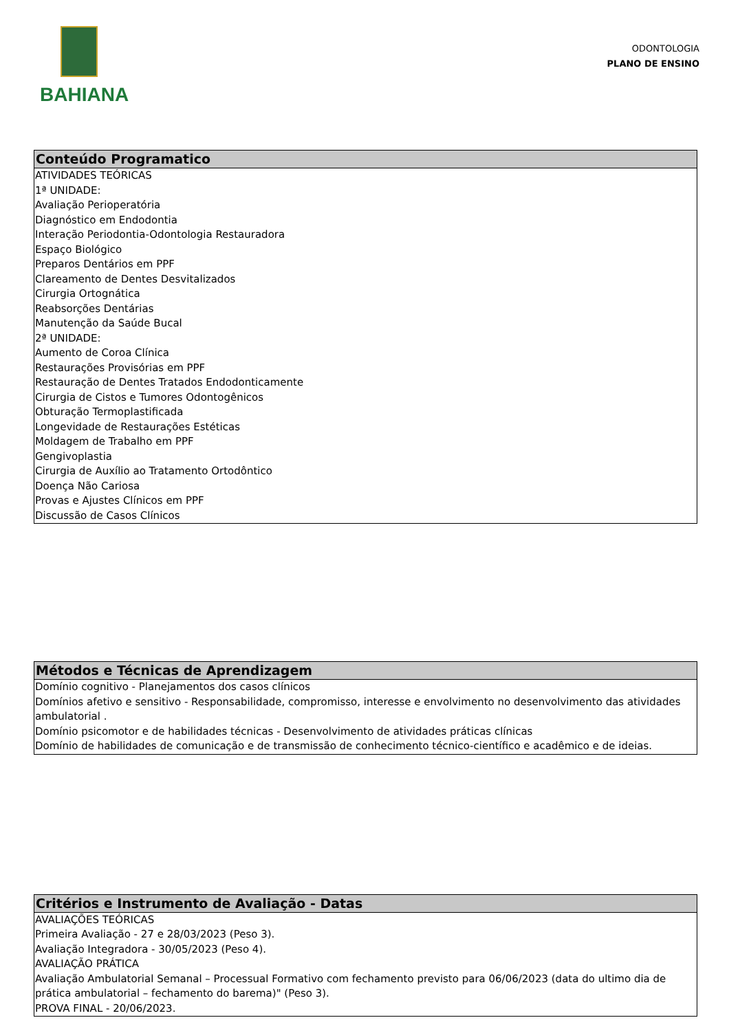BAHIANA
ODONTOLOGIA
PLANO DE ENSINO
Conteúdo Programatico
ATIVIDADES TEÓRICAS
1ª UNIDADE:
Avaliação Perioperatória
Diagnóstico em Endodontia
Interação Periodontia-Odontologia Restauradora
Espaço Biológico
Preparos Dentários em PPF
Clareamento de Dentes Desvitalizados
Cirurgia Ortognática
Reabsorções Dentárias
Manutenção da Saúde Bucal
2ª UNIDADE:
Aumento de Coroa Clínica
Restaurações Provisórias em PPF
Restauração de Dentes Tratados Endodonticamente
Cirurgia de Cistos e Tumores Odontogênicos
Obturação Termoplastificada
Longevidade de Restaurações Estéticas
Moldagem de Trabalho em PPF
Gengivoplastia
Cirurgia de Auxílio ao Tratamento Ortodôntico
Doença Não Cariosa
Provas e Ajustes Clínicos em PPF
Discussão de Casos Clínicos
Métodos e Técnicas de Aprendizagem
Domínio cognitivo - Planejamentos dos casos clínicos
Domínios afetivo e sensitivo - Responsabilidade, compromisso, interesse e envolvimento no desenvolvimento das atividades ambulatorial .
Domínio psicomotor e de habilidades técnicas - Desenvolvimento de atividades práticas clínicas
Domínio de habilidades de comunicação e de transmissão de conhecimento técnico-científico e acadêmico e de ideias.
Critérios e Instrumento de Avaliação - Datas
AVALIAÇÕES TEÓRICAS
Primeira Avaliação - 27 e 28/03/2023 (Peso 3).
Avaliação Integradora - 30/05/2023 (Peso 4).
AVALIAÇÃO PRÁTICA
Avaliação Ambulatorial Semanal – Processual Formativo com fechamento previsto para 06/06/2023 (data do ultimo dia de prática ambulatorial – fechamento do barema)" (Peso 3).
PROVA FINAL - 20/06/2023.